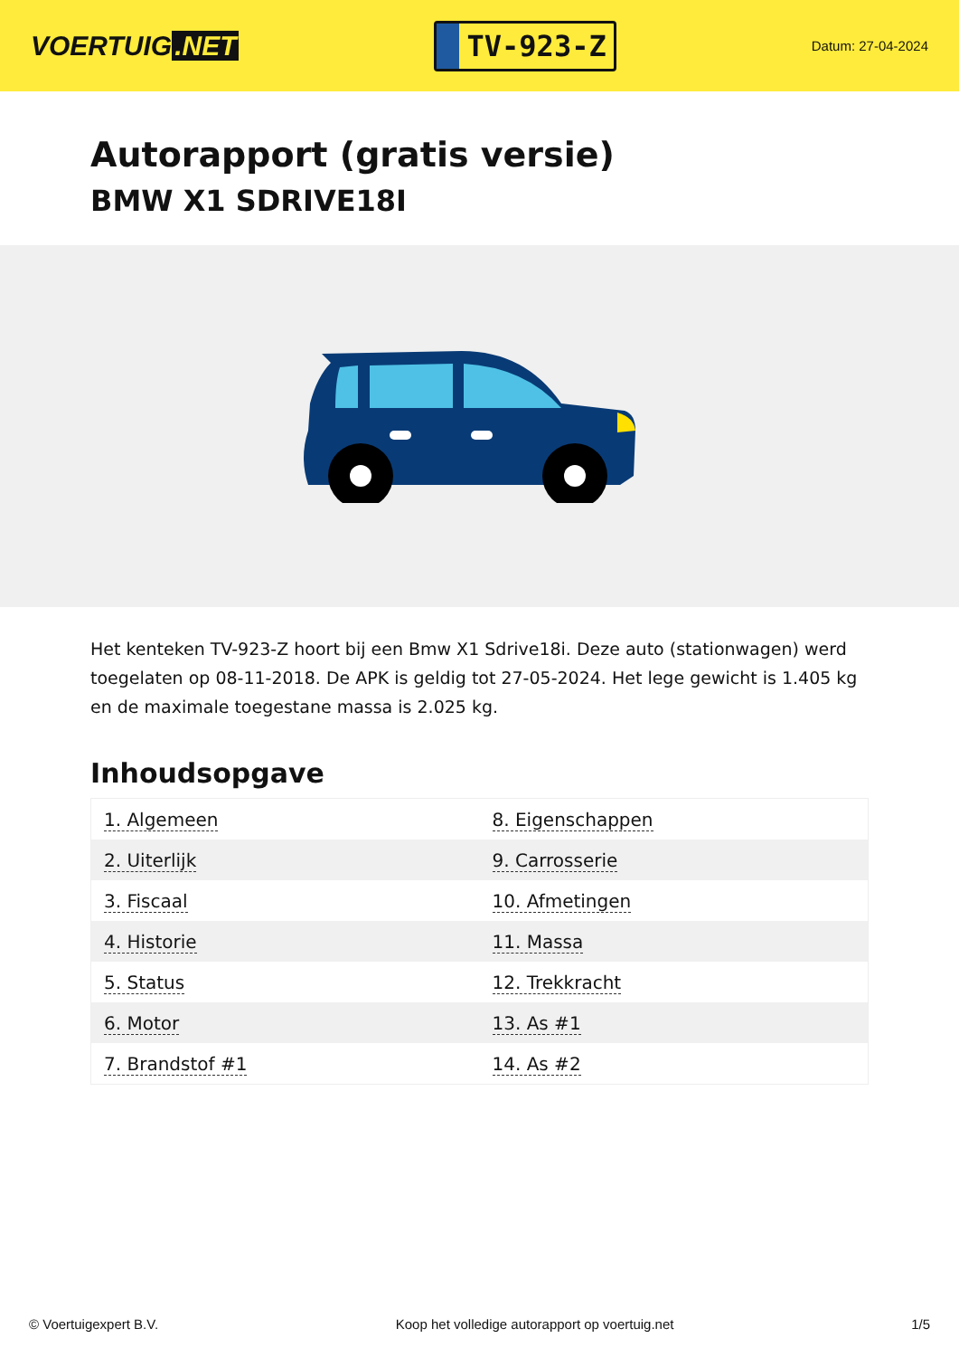VOERTUIG.NET
TV-923-Z
Datum: 27-04-2024
Autorapport (gratis versie)
BMW X1 SDRIVE18I
Het kenteken TV-923-Z hoort bij een Bmw X1 Sdrive18i. Deze auto (stationwagen) werd toegelaten op 08-11-2018. De APK is geldig tot 27-05-2024. Het lege gewicht is 1.405 kg en de maximale toegestane massa is 2.025 kg.
Inhoudsopgave
| 1. Algemeen | 8. Eigenschappen |
| 2. Uiterlijk | 9. Carrosserie |
| 3. Fiscaal | 10. Afmetingen |
| 4. Historie | 11. Massa |
| 5. Status | 12. Trekkracht |
| 6. Motor | 13. As #1 |
| 7. Brandstof #1 | 14. As #2 |
© Voertuigexpert B.V. Koop het volledige autorapport op voertuig.net 1/5